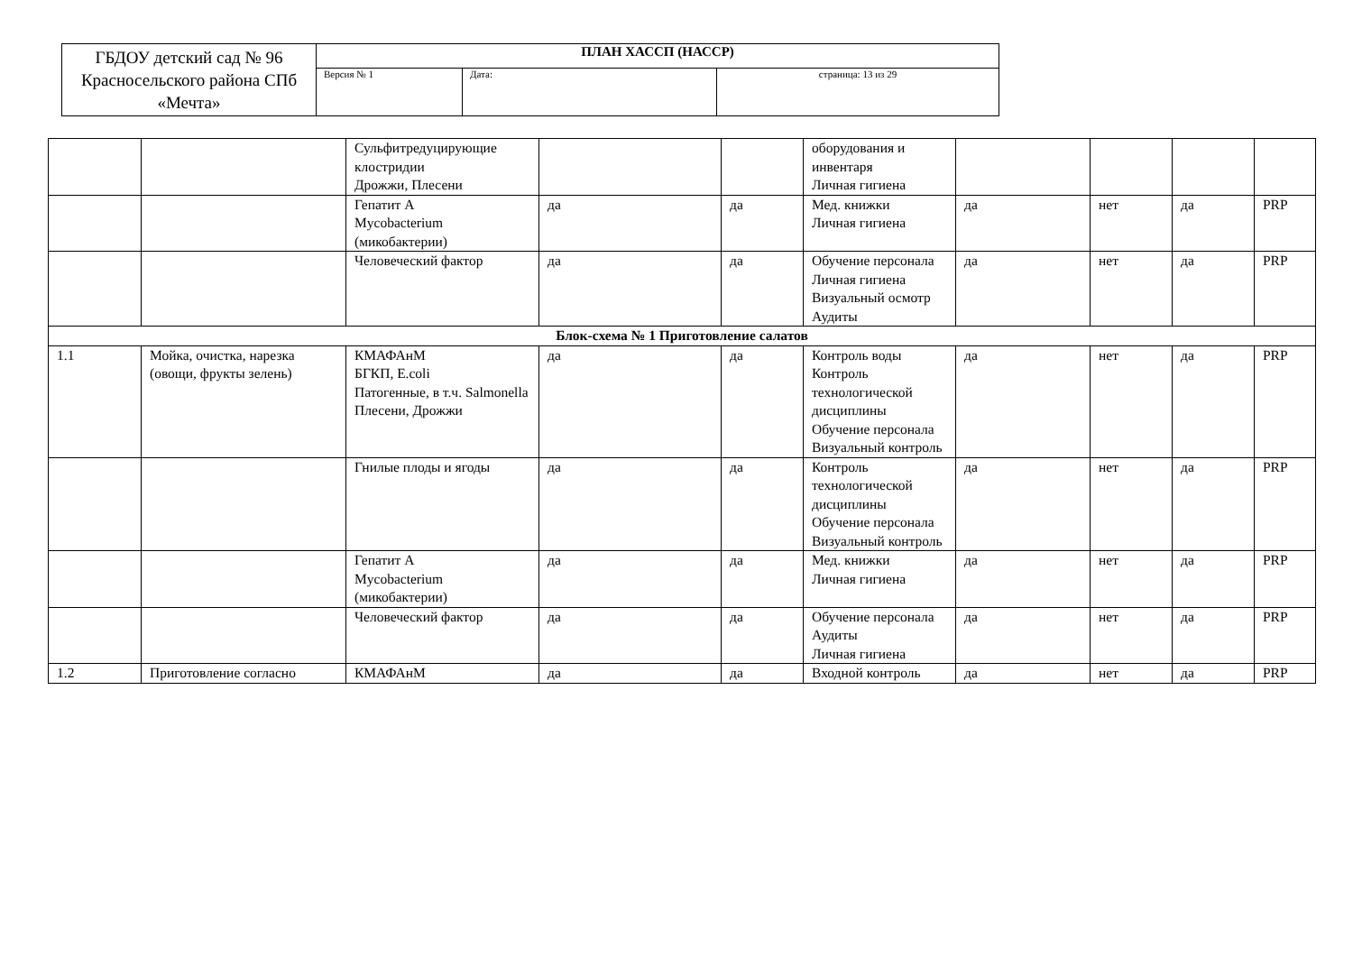| ГБДОУ детский сад № 96 Красносельского района СПб «Мечта» | ПЛАН ХАССП (НАССР) | | |
| | Версия № 1 | Дата: | страница: 13 из 29 |
| | | Сульфитредуцирующие клостридии Дрожжи, Плесени | | | оборудования и инвентаря Личная гигиена | | | | |
| | | Гепатит А Mycobacterium (микобактерии) | да | да | Мед. книжки Личная гигиена | да | нет | да | PRP |
| | | Человеческий фактор | да | да | Обучение персонала Личная гигиена Визуальный осмотр Аудиты | да | нет | да | PRP |
| Блок-схема № 1 Приготовление салатов | | | | | | | | | |
| 1.1 | Мойка, очистка, нарезка (овощи, фрукты зелень) | КМАФАнМ БГКП, E.coli Патогенные, в т.ч. Salmonella Плесени, Дрожжи | да | да | Контроль воды Контроль технологической дисциплины Обучение персонала Визуальный контроль | да | нет | да | PRP |
| | | Гнилые плоды и ягоды | да | да | Контроль технологической дисциплины Обучение персонала Визуальный контроль | да | нет | да | PRP |
| | | Гепатит А Mycobacterium (микобактерии) | да | да | Мед. книжки Личная гигиена | да | нет | да | PRP |
| | | Человеческий фактор | да | да | Обучение персонала Аудиты Личная гигиена | да | нет | да | PRP |
| 1.2 | Приготовление согласно | КМАФАнМ | да | да | Входной контроль | да | нет | да | PRP |